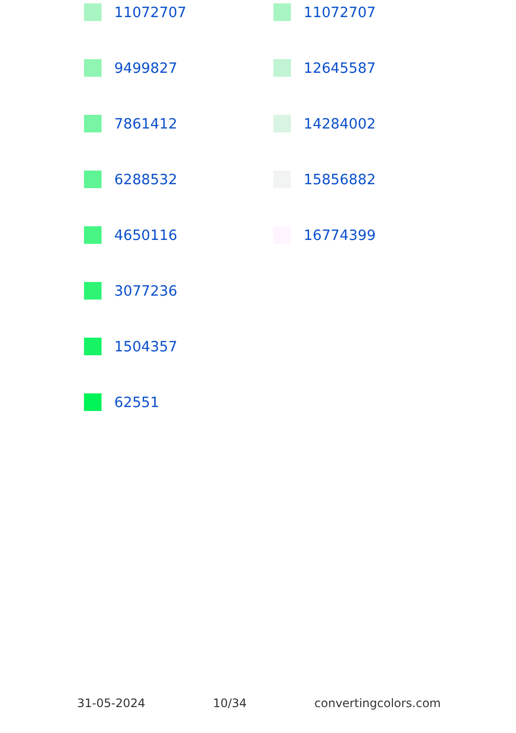11072707
9499827
7861412
6288532
4650116
3077236
1504357
62551
11072707
12645587
14284002
15856882
16774399
31-05-2024 10/34 convertingcolors.com